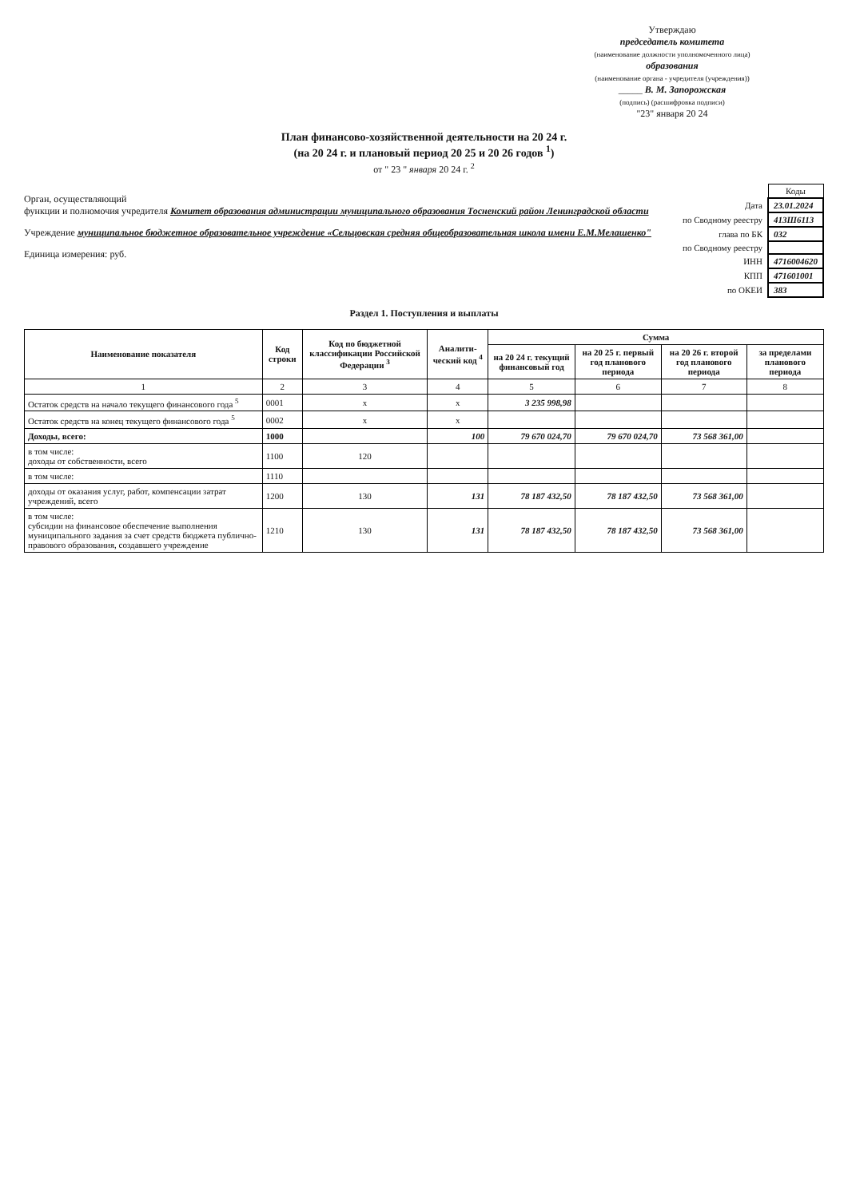Утверждаю
председатель комитета
(наименование должности уполномоченного лица)
образования
(наименование органа - учредителя (учреждения))
_____ В. М. Запорожская
(подпись) (расшифровка подписи)
"23" января 20 24
План финансово-хозяйственной деятельности на 20 24 г.
(на 20 24 г. и плановый период 20 25 и 20 26 годов <sup>1</sup>)
от " 23 " января 20 24 г. <sup>2</sup>
Орган, осуществляющий
функции и полномочия учредителя Комитет образования администрации муниципального образования Тосненский район Ленинградской области
Учреждение муниципальное бюджетное образовательное учреждение «Сельцовская средняя общеобразовательная школа имени Е.М.Мелашенко"
Единица измерения: руб.
| | Коды |
| Дата | 23.01.2024 |
| по Сводному реестру | 413Ш6113 |
| глава по БК | 032 |
| по Сводному реестру | |
| ИНН | 4716004620 |
| КПП | 471601001 |
| по ОКЕИ | 383 |
Раздел 1. Поступления и выплаты
| Наименование показателя | Код строки | Код по бюджетной классификации Российской Федерации <sup>3</sup> | Аналити-ческий код <sup>4</sup> | Сумма | | | |
| --- | --- | --- | --- | --- | --- | --- | --- |
| | | | | на 20 24 г. текущий финансовый год | на 20 25 г. первый год планового периода | на 20 26 г. второй год планового периода | за пределами планового периода |
| 1 | 2 | 3 | 4 | 5 | 6 | 7 | 8 |
| Остаток средств на начало текущего финансового года <sup>5</sup> | 0001 | x | x | 3 235 998,98 | | | |
| Остаток средств на конец текущего финансового года <sup>5</sup> | 0002 | x | x | | | | |
| Доходы, всего: | 1000 | | 100 | 79 670 024,70 | 79 670 024,70 | 73 568 361,00 | |
| в том числе: доходы от собственности, всего | 1100 | 120 | | | | | |
| в том числе: | 1110 | | | | | | |
| доходы от оказания услуг, работ, компенсации затрат учреждений, всего | 1200 | 130 | 131 | 78 187 432,50 | 78 187 432,50 | 73 568 361,00 | |
| в том числе: субсидии на финансовое обеспечение выполнения муниципального задания за счет средств бюджета публично-правового образования, создавшего учреждение | 1210 | 130 | 131 | 78 187 432,50 | 78 187 432,50 | 73 568 361,00 | |